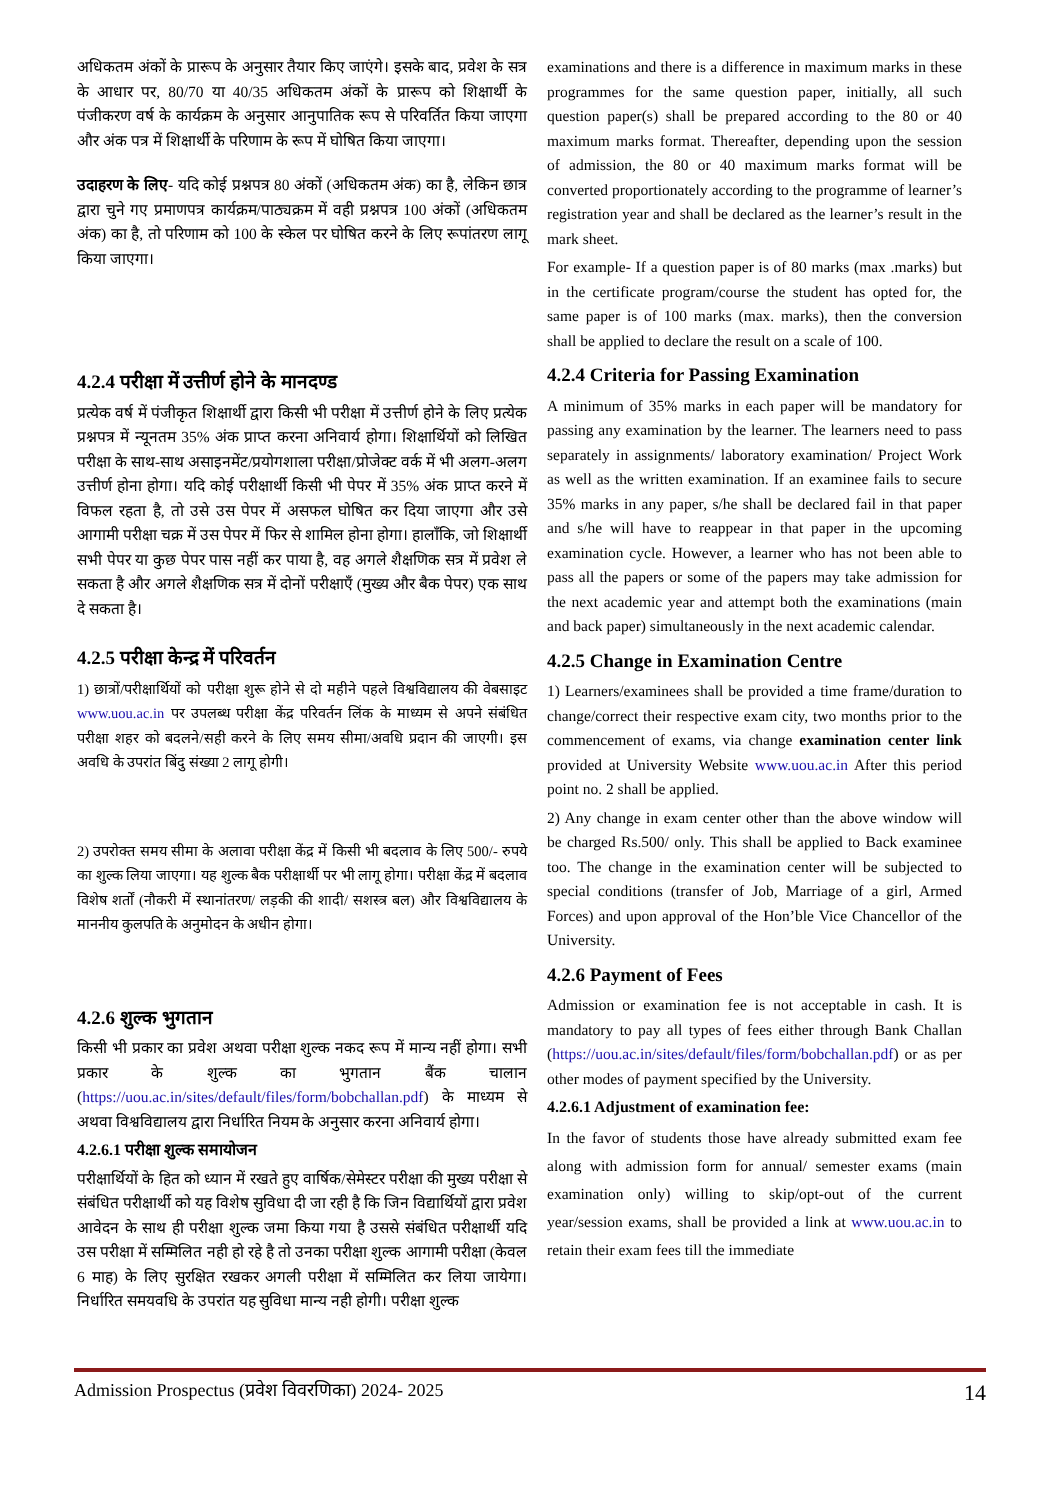अधिकतम अंकों के प्रारूप के अनुसार तैयार किए जाएंगे। इसके बाद, प्रवेश के सत्र के आधार पर, 80/70 या 40/35 अधिकतम अंकों के प्रारूप को शिक्षार्थी के पंजीकरण वर्ष के कार्यक्रम के अनुसार आनुपातिक रूप से परिवर्तित किया जाएगा और अंक पत्र में शिक्षार्थी के परिणाम के रूप में घोषित किया जाएगा।
उदाहरण के लिए- यदि कोई प्रश्नपत्र 80 अंकों (अधिकतम अंक) का है, लेकिन छात्र द्वारा चुने गए प्रमाणपत्र कार्यक्रम/पाठ्यक्रम में वही प्रश्नपत्र 100 अंकों (अधिकतम अंक) का है, तो परिणाम को 100 के स्केल पर घोषित करने के लिए रूपांतरण लागू किया जाएगा।
4.2.4 परीक्षा में उत्तीर्ण होने के मानदण्ड
प्रत्येक वर्ष में पंजीकृत शिक्षार्थी द्वारा किसी भी परीक्षा में उत्तीर्ण होने के लिए प्रत्येक प्रश्नपत्र में न्यूनतम 35% अंक प्राप्त करना अनिवार्य होगा। शिक्षार्थियों को लिखित परीक्षा के साथ-साथ असाइनमेंट/प्रयोगशाला परीक्षा/प्रोजेक्ट वर्क में भी अलग-अलग उत्तीर्ण होना होगा। यदि कोई परीक्षार्थी किसी भी पेपर में 35% अंक प्राप्त करने में विफल रहता है, तो उसे उस पेपर में असफल घोषित कर दिया जाएगा और उसे आगामी परीक्षा चक्र में उस पेपर में फिर से शामिल होना होगा। हालाँकि, जो शिक्षार्थी सभी पेपर या कुछ पेपर पास नहीं कर पाया है, वह अगले शैक्षणिक सत्र में प्रवेश ले सकता है और अगले शैक्षणिक सत्र में दोनों परीक्षाएँ (मुख्य और बैक पेपर) एक साथ दे सकता है।
4.2.5 परीक्षा केन्द्र में परिवर्तन
1) छात्रों/परीक्षार्थियों को परीक्षा शुरू होने से दो महीने पहले विश्वविद्यालय की वेबसाइट www.uou.ac.in पर उपलब्ध परीक्षा केंद्र परिवर्तन लिंक के माध्यम से अपने संबंधित परीक्षा शहर को बदलने/सही करने के लिए समय सीमा/अवधि प्रदान की जाएगी। इस अवधि के उपरांत बिंदु संख्या 2 लागू होगी।
2) उपरोक्त समय सीमा के अलावा परीक्षा केंद्र में किसी भी बदलाव के लिए 500/- रुपये का शुल्क लिया जाएगा। यह शुल्क बैक परीक्षार्थी पर भी लागू होगा। परीक्षा केंद्र में बदलाव विशेष शर्तों (नौकरी में स्थानांतरण/ लड़की की शादी/ सशस्त्र बल) और विश्वविद्यालय के माननीय कुलपति के अनुमोदन के अधीन होगा।
4.2.6 शुल्क भुगतान
किसी भी प्रकार का प्रवेश अथवा परीक्षा शुल्क नकद रूप में मान्य नहीं होगा। सभी प्रकार के शुल्क का भुगतान बैंक चालान (https://uou.ac.in/sites/default/files/form/bobchallan.pdf) के माध्यम से अथवा विश्वविद्यालय द्वारा निर्धारित नियम के अनुसार करना अनिवार्य होगा।
4.2.6.1 परीक्षा शुल्क समायोजन
परीक्षार्थियों के हित को ध्यान में रखते हुए वार्षिक/सेमेस्टर परीक्षा की मुख्य परीक्षा से संबंधित परीक्षार्थी को यह विशेष सुविधा दी जा रही है कि जिन विद्यार्थियों द्वारा प्रवेश आवेदन के साथ ही परीक्षा शुल्क जमा किया गया है उससे संबंधित परीक्षार्थी यदि उस परीक्षा में सम्मिलित नही हो रहे है तो उनका परीक्षा शुल्क आगामी परीक्षा (केवल 6 माह) के लिए सुरक्षित रखकर अगली परीक्षा में सम्मिलित कर लिया जायेगा। निर्धारित समयवधि के उपरांत यह सुविधा मान्य नही होगी। परीक्षा शुल्क
examinations and there is a difference in maximum marks in these programmes for the same question paper, initially, all such question paper(s) shall be prepared according to the 80 or 40 maximum marks format. Thereafter, depending upon the session of admission, the 80 or 40 maximum marks format will be converted proportionately according to the programme of learner’s registration year and shall be declared as the learner’s result in the mark sheet.
For example- If a question paper is of 80 marks (max .marks) but in the certificate program/course the student has opted for, the same paper is of 100 marks (max. marks), then the conversion shall be applied to declare the result on a scale of 100.
4.2.4 Criteria for Passing Examination
A minimum of 35% marks in each paper will be mandatory for passing any examination by the learner. The learners need to pass separately in assignments/ laboratory examination/ Project Work as well as the written examination. If an examinee fails to secure 35% marks in any paper, s/he shall be declared fail in that paper and s/he will have to reappear in that paper in the upcoming examination cycle. However, a learner who has not been able to pass all the papers or some of the papers may take admission for the next academic year and attempt both the examinations (main and back paper) simultaneously in the next academic calendar.
4.2.5 Change in Examination Centre
1) Learners/examinees shall be provided a time frame/duration to change/correct their respective exam city, two months prior to the commencement of exams, via change examination center link provided at University Website www.uou.ac.in After this period point no. 2 shall be applied.
2) Any change in exam center other than the above window will be charged Rs.500/ only. This shall be applied to Back examinee too. The change in the examination center will be subjected to special conditions (transfer of Job, Marriage of a girl, Armed Forces) and upon approval of the Hon’ble Vice Chancellor of the University.
4.2.6 Payment of Fees
Admission or examination fee is not acceptable in cash. It is mandatory to pay all types of fees either through Bank Challan (https://uou.ac.in/sites/default/files/form/bobchallan.pdf) or as per other modes of payment specified by the University.
4.2.6.1 Adjustment of examination fee:
In the favor of students those have already submitted exam fee along with admission form for annual/ semester exams (main examination only) willing to skip/opt-out of the current year/session exams, shall be provided a link at www.uou.ac.in to retain their exam fees till the immediate
Admission Prospectus (प्रवेश विवरणिका) 2024- 2025 14